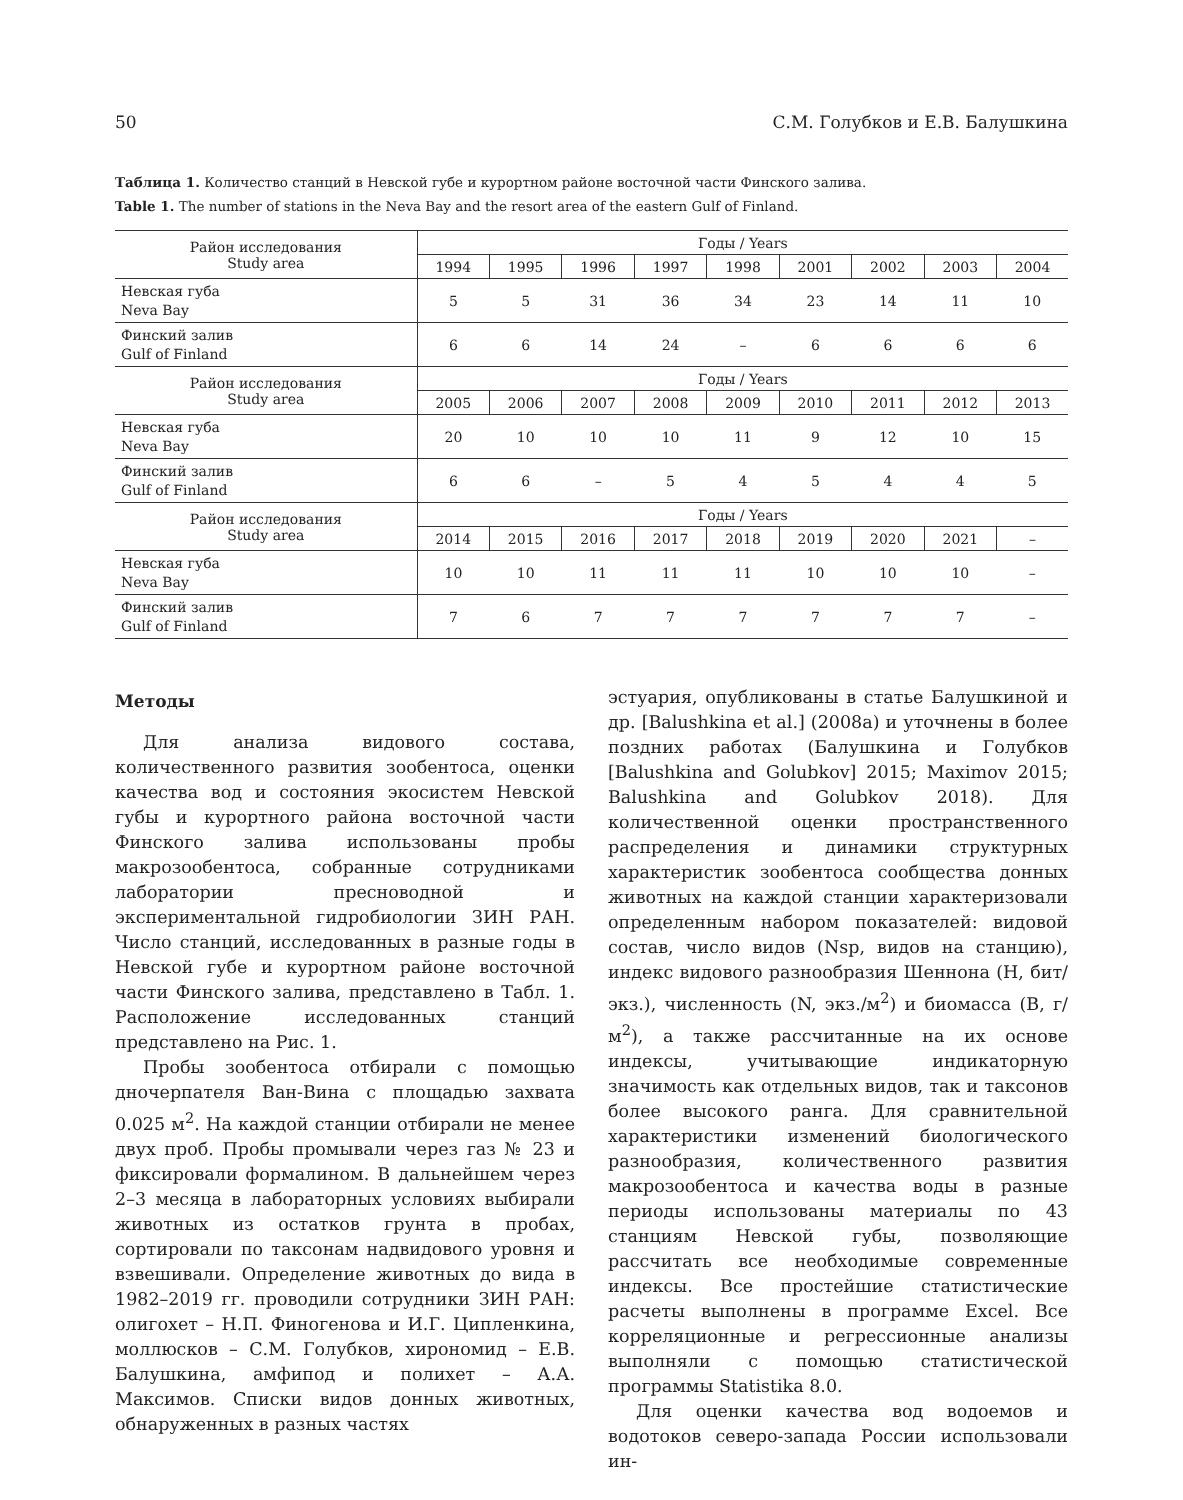50 С.М. Голубков и Е.В. Балушкина
Таблица 1. Количество станций в Невской губе и курортном районе восточной части Финского залива.
Table 1. The number of stations in the Neva Bay and the resort area of the eastern Gulf of Finland.
| Район исследования Study area | Годы / Years | | | | | | | | |
| --- | --- | --- | --- | --- | --- | --- | --- | --- | --- |
| | 1994 | 1995 | 1996 | 1997 | 1998 | 2001 | 2002 | 2003 | 2004 |
| Невская губа Neva Bay | 5 | 5 | 31 | 36 | 34 | 23 | 14 | 11 | 10 |
| Финский залив Gulf of Finland | 6 | 6 | 14 | 24 | – | 6 | 6 | 6 | 6 |
| Район исследования Study area | Годы / Years | | | | | | | | |
| | 2005 | 2006 | 2007 | 2008 | 2009 | 2010 | 2011 | 2012 | 2013 |
| Невская губа Neva Bay | 20 | 10 | 10 | 10 | 11 | 9 | 12 | 10 | 15 |
| Финский залив Gulf of Finland | 6 | 6 | – | 5 | 4 | 5 | 4 | 4 | 5 |
| Район исследования Study area | Годы / Years | | | | | | | | |
| | 2014 | 2015 | 2016 | 2017 | 2018 | 2019 | 2020 | 2021 | – |
| Невская губа Neva Bay | 10 | 10 | 11 | 11 | 11 | 10 | 10 | 10 | – |
| Финский залив Gulf of Finland | 7 | 6 | 7 | 7 | 7 | 7 | 7 | 7 | – |
Методы
Для анализа видового состава, количественного развития зообентоса, оценки качества вод и состояния экосистем Невской губы и курортного района восточной части Финского залива использованы пробы макрозообентоса, собранные сотрудниками лаборатории пресноводной и экспериментальной гидробиологии ЗИН РАН. Число станций, исследованных в разные годы в Невской губе и курортном районе восточной части Финского залива, представлено в Табл. 1. Расположение исследованных станций представлено на Рис. 1.
Пробы зообентоса отбирали с помощью дночерпателя Ван-Вина с площадью захвата 0.025 м<sup>2</sup>. На каждой станции отбирали не менее двух проб. Пробы промывали через газ № 23 и фиксировали формалином. В дальнейшем через 2–3 месяца в лабораторных условиях выбирали животных из остатков грунта в пробах, сортировали по таксонам надвидового уровня и взвешивали. Определение животных до вида в 1982–2019 гг. проводили сотрудники ЗИН РАН: олигохет – Н.П. Финогенова и И.Г. Ципленкина, моллюсков – С.М. Голубков, хирономид – Е.В. Балушкина, амфипод и полихет – А.А. Максимов. Списки видов донных животных, обнаруженных в разных частях
эстуария, опубликованы в статье Балушкиной и др. [Balushkina et al.] (2008a) и уточнены в более поздних работах (Балушкина и Голубков [Balushkina and Golubkov] 2015; Maximov 2015; Balushkina and Golubkov 2018). Для количественной оценки пространственного распределения и динамики структурных характеристик зообентоса сообщества донных животных на каждой станции характеризовали определенным набором показателей: видовой состав, число видов (Nsp, видов на станцию), индекс видового разнообразия Шеннона (H, бит/экз.), численность (N, экз./м<sup>2</sup>) и биомасса (B, г/м<sup>2</sup>), а также рассчитанные на их основе индексы, учитывающие индикаторную значимость как отдельных видов, так и таксонов более высокого ранга. Для сравнительной характеристики изменений биологического разнообразия, количественного развития макрозообентоса и качества воды в разные периоды использованы материалы по 43 станциям Невской губы, позволяющие рассчитать все необходимые современные индексы. Все простейшие статистические расчеты выполнены в программе Excel. Все корреляционные и регрессионные анализы выполняли с помощью статистической программы Statistika 8.0.
Для оценки качества вод водоемов и водотоков северо-запада России использовали ин-